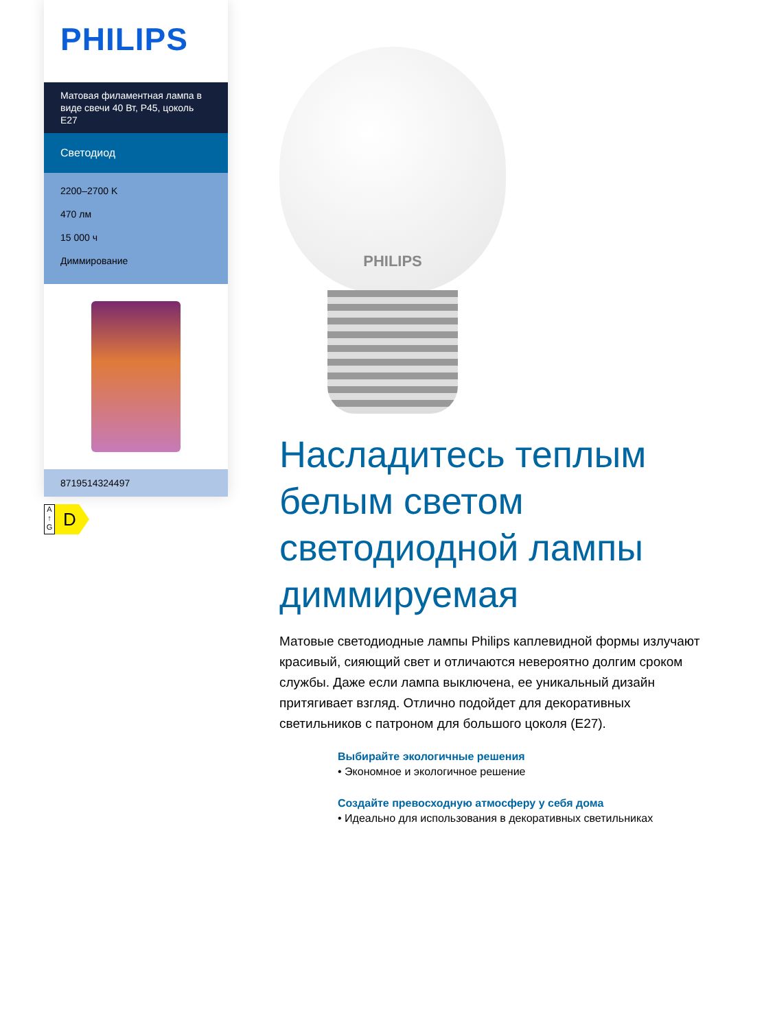PHILIPS
Матовая филаментная лампа в виде свечи 40 Вт, P45, цоколь E27
Светодиод
2200–2700 K
470 лм
15 000 ч
Диммирование
8719514324497
A
↑
G
D
PHILIPS
Насладитесь теплым белым светом светодиодной лампы диммируемая
Матовые светодиодные лампы Philips каплевидной формы излучают красивый, сияющий свет и отличаются невероятно долгим сроком службы. Даже если лампа выключена, ее уникальный дизайн притягивает взгляд. Отлично подойдет для декоративных светильников с патроном для большого цоколя (E27).
Выбирайте экологичные решения
• Экономное и экологичное решение
Создайте превосходную атмосферу у себя дома
• Идеально для использования в декоративных светильниках